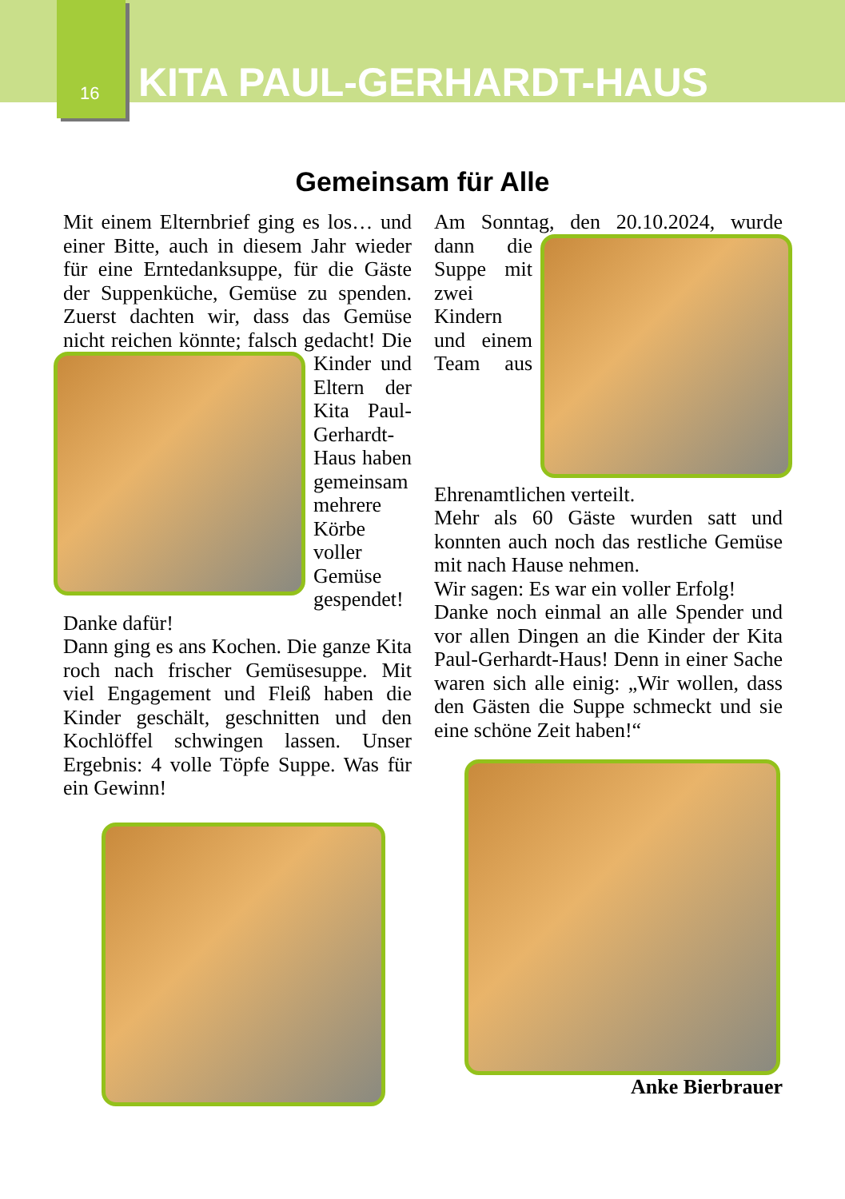16 KITA PAUL-GERHARDT-HAUS
Gemeinsam für Alle
Mit einem Elternbrief ging es los… und einer Bitte, auch in diesem Jahr wieder für eine Erntedanksuppe, für die Gäste der Suppenküche, Gemüse zu spenden. Zuerst dachten wir, dass das Gemüse nicht reichen könnte; falsch gedacht! Die Kinder und Eltern der Kita Paul-Gerhardt-Haus haben gemeinsam mehrere Körbe voller Gemüse gespendet! Danke dafür!
Dann ging es ans Kochen. Die ganze Kita roch nach frischer Gemüsesuppe. Mit viel Engagement und Fleiß haben die Kinder geschält, geschnitten und den Kochlöffel schwingen lassen. Unser Ergebnis: 4 volle Töpfe Suppe. Was für ein Gewinn!
Am Sonntag, den 20.10.2024, wurde dann die Suppe mit zwei Kindern und einem Team aus Ehrenamtlichen verteilt.
Mehr als 60 Gäste wurden satt und konnten auch noch das restliche Gemüse mit nach Hause nehmen.
Wir sagen: Es war ein voller Erfolg!
Danke noch einmal an alle Spender und vor allen Dingen an die Kinder der Kita Paul-Gerhardt-Haus! Denn in einer Sache waren sich alle einig: „Wir wollen, dass den Gästen die Suppe schmeckt und sie eine schöne Zeit haben!“
Anke Bierbrauer